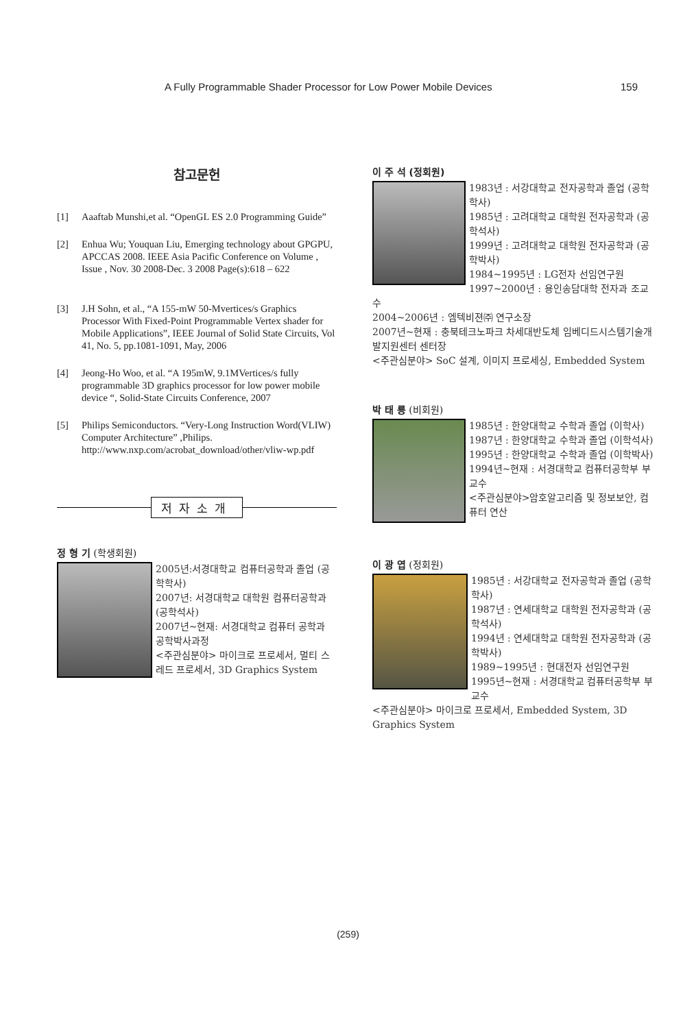A Fully Programmable Shader Processor for Low Power Mobile Devices 159
참고문헌
[1] Aaaftab Munshi,et al. “OpenGL ES 2.0 Programming Guide”
[2] Enhua Wu; Youquan Liu, Emerging technology about GPGPU, APCCAS 2008. IEEE Asia Pacific Conference on Volume , Issue , Nov. 30 2008-Dec. 3 2008 Page(s):618 – 622
[3] J.H Sohn, et al., “A 155-mW 50-Mvertices/s Graphics Processor With Fixed-Point Programmable Vertex shader for Mobile Applications”, IEEE Journal of Solid State Circuits, Vol 41, No. 5, pp.1081-1091, May, 2006
[4] Jeong-Ho Woo, et al. “A 195mW, 9.1MVertices/s fully programmable 3D graphics processor for low power mobile device “, Solid-State Circuits Conference, 2007
[5] Philips Semiconductors. “Very-Long Instruction Word(VLIW) Computer Architecture” ,Philips. http://www.nxp.com/acrobat_download/other/vliw-wp.pdf
저자소개
정 형 기 (학생회원)
2005년:서경대학교 컴퓨터공학과 졸업 (공학학사)
2007년: 서경대학교 대학원 컴퓨터공학과 (공학석사)
2007년~현재: 서경대학교 컴퓨터 공학과 공학박사과정
<주관심분야> 마이크로 프로세서, 멀티 스레드 프로세서, 3D Graphics System
이 주 석 (정회원)
1983년 : 서강대학교 전자공학과 졸업 (공학학사)
1985년 : 고려대학교 대학원 전자공학과 (공학석사)
1999년 : 고려대학교 대학원 전자공학과 (공학박사)
1984~1995년 : LG전자 선임연구원
1997~2000년 : 용인송담대학 전자과 조교수
2004~2006년 : 엠텍비젼㈜ 연구소장
2007년~현재 : 충북테크노파크 차세대반도체 임베디드시스템기술개발지원센터 센터장
<주관심분야> SoC 설계, 이미지 프로세싱, Embedded System
박 태 룡 (비회원)
1985년 : 한양대학교 수학과 졸업 (이학사)
1987년 : 한양대학교 수학과 졸업 (이학석사)
1995년 : 한양대학교 수학과 졸업 (이학박사)
1994년~현재 : 서경대학교 컴퓨터공학부 부교수
<주관심분야>암호알고리즘 및 정보보안, 컴퓨터 연산
이 광 엽 (정회원)
1985년 : 서강대학교 전자공학과 졸업 (공학학사)
1987년 : 연세대학교 대학원 전자공학과 (공학석사)
1994년 : 연세대학교 대학원 전자공학과 (공학박사)
1989~1995년 : 현대전자 선임연구원
1995년~현재 : 서경대학교 컴퓨터공학부 부교수
<주관심분야> 마이크로 프로세서, Embedded System, 3D Graphics System
(259)